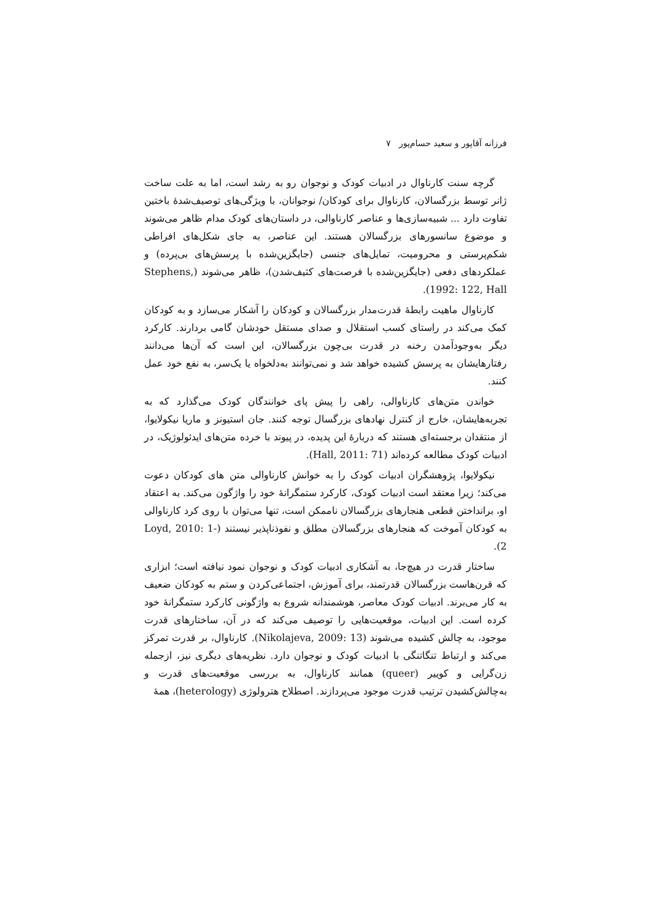فرزانه آقاپور و سعید حسام‌پور ۷
گرچه سنت کارناوال در ادبیات کودک و نوجوان رو به رشد است، اما به علت ساخت ژانر توسط بزرگسالان، کارناوال برای کودکان/ نوجوانان، با ویژگی‌های توصیف‌شدهٔ باختین تفاوت دارد ... شبیه‌سازی‌ها و عناصر کارناوالی، در داستان‌های کودک مدام ظاهر می‌شوند و موضوع سانسورهای بزرگسالان هستند. این عناصر، به جای شکل‌های افراطی شکم‌پرستی و محرومیت، تمایل‌های جنسی (جایگزین‌شده با پرسش‌های بی‌پرده) و عملکردهای دفعی (جایگزین‌شده با فرصت‌های کثیف‌شدن)، ظاهر می‌شوند (Stephens, 1992: 122, Hall).
کارناوال ماهیت رابطهٔ قدرت‌مدار بزرگسالان و کودکان را آشکار می‌سازد و به کودکان کمک می‌کند در راستای کسب استقلال و صدای مستقل خودشان گامی بردارند. کارکرد دیگر به‌وجودآمدن رخنه در قدرت بی‌چون بزرگسالان، این است که آن‌ها می‌دانند رفتارهایشان به پرسش کشیده خواهد شد و نمی‌توانند به‌دلخواه یا یک‌سر، به نفع خود عمل کنند.
خواندن متن‌های کارناوالی، راهی را پیش پای خوانندگان کودک می‌گذارد که به تجربه‌هایشان، خارج از کنترل نهادهای بزرگسال توجه کنند. جان استیونز و ماریا نیکولایوا، از منتقدان برجسته‌ای هستند که دربارهٔ این پدیده، در پیوند با خرده متن‌های ایدئولوژیک، در ادبیات کودک مطالعه کرده‌اند (Hall, 2011: 71).
نیکولایوا، پژوهشگران ادبیات کودک را به خوانش کارناوالی متن های کودکان دعوت می‌کند؛ زیرا معتقد است ادبیات کودک، کارکرد ستمگرانهٔ خود را واژگون می‌کند. به اعتقاد او، برانداختن قطعی هنجارهای بزرگسالان ناممکن است، تنها می‌توان با روی کرد کارناوالی به کودکان آموخت که هنجارهای بزرگسالان مطلق و نفوذناپذیر نیستند (Loyd, 2010: 1-2).
ساختار قدرت در هیچ‌جا، به آشکاری ادبیات کودک و نوجوان نمود نیافته است؛ ابزاری که قرن‌هاست بزرگسالان قدرتمند، برای آموزش، اجتماعی‌کردن و ستم به کودکان ضعیف به کار می‌برند. ادبیات کودک معاصر، هوشمندانه شروع به واژگونی کارکرد ستمگرانهٔ خود کرده است. این ادبیات، موقعیت‌هایی را توصیف می‌کند که در آن، ساختارهای قدرت موجود، به چالش کشیده می‌شوند (Nikolajeva, 2009: 13). کارناوال، بر قدرت تمرکز می‌کند و ارتباط تنگاتنگی با ادبیات کودک و نوجوان دارد. نظریه‌های دیگری نیز، ازجمله زن‌گرایی و کوییر (queer) همانند کارناوال، به بررسی موقعیت‌های قدرت و به‌چالش‌کشیدن ترتیب قدرت موجود می‌پردازند. اصطلاح هترولوژی (heterology)، همهٔ